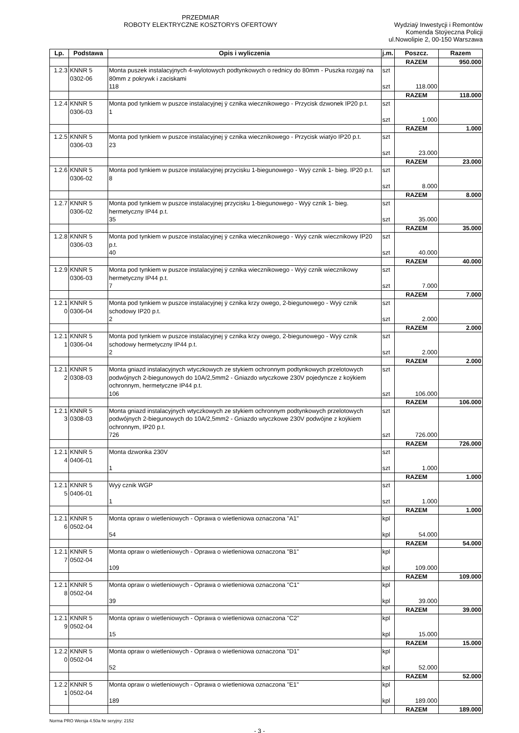PRZEDMIAR
ROBOTY ELEKTRYCZNE KOSZTORYS OFERTOWY
Wydziaÿ Inwestycji i Remontów
Komenda Stoÿeczna Policji
ul.Nowolipie 2, 00-150 Warszawa
| Lp. | Podstawa | Opis i wyliczenia | j.m. | Poszcz. | Razem |
| --- | --- | --- | --- | --- | --- |
| | | | | RAZEM | 950.000 |
| 1.2.3 | KNNR 5 0302-06 | Monta puszek instalacyjnych 4-wylotowych podtynkowych o rednicy do 80mm - Puszka rozgaÿ na 80mm z pokrywk i zaciskami 118 | szt szt | 118.000 | |
| | | | | RAZEM | 118.000 |
| 1.2.4 | KNNR 5 0306-03 | Monta pod tynkiem w puszce instalacyjnej ÿ cznika wiecznikowego - Przycisk dzwonek IP20 p.t. 1 | szt szt | 1.000 | |
| | | | | RAZEM | 1.000 |
| 1.2.5 | KNNR 5 0306-03 | Monta pod tynkiem w puszce instalacyjnej ÿ cznika wiecznikowego - Przycisk wiatÿo IP20 p.t. 23 | szt szt | 23.000 | |
| | | | | RAZEM | 23.000 |
| 1.2.6 | KNNR 5 0306-02 | Monta pod tynkiem w puszce instalacyjnej przycisku 1-biegunowego - Wyÿ cznik 1- bieg. IP20 p.t. 8 | szt szt | 8.000 | |
| | | | | RAZEM | 8.000 |
| 1.2.7 | KNNR 5 0306-02 | Monta pod tynkiem w puszce instalacyjnej przycisku 1-biegunowego - Wyÿ cznik 1- bieg. hermetyczny IP44 p.t. 35 | szt szt | 35.000 | |
| | | | | RAZEM | 35.000 |
| 1.2.8 | KNNR 5 0306-03 | Monta pod tynkiem w puszce instalacyjnej ÿ cznika wiecznikowego - Wyÿ cznik wiecznikowy IP20 p.t. 40 | szt szt | 40.000 | |
| | | | | RAZEM | 40.000 |
| 1.2.9 | KNNR 5 0306-03 | Monta pod tynkiem w puszce instalacyjnej ÿ cznika wiecznikowego - Wyÿ cznik wiecznikowy hermetyczny IP44 p.t. 7 | szt szt | 7.000 | |
| | | | | RAZEM | 7.000 |
| 1.2.1 0 | KNNR 5 0306-04 | Monta pod tynkiem w puszce instalacyjnej ÿ cznika krzy owego, 2-biegunowego - Wyÿ cznik schodowy IP20 p.t. 2 | szt szt | 2.000 | |
| | | | | RAZEM | 2.000 |
| 1.2.1 1 | KNNR 5 0306-04 | Monta pod tynkiem w puszce instalacyjnej ÿ cznika krzy owego, 2-biegunowego - Wyÿ cznik schodowy hermetyczny IP44 p.t. 2 | szt szt | 2.000 | |
| | | | | RAZEM | 2.000 |
| 1.2.1 2 | KNNR 5 0308-03 | Monta gniazd instalacyjnych wtyczkowych ze stykiem ochronnym podtynkowych przelotowych podwójnych 2-biegunowych do 10A/2,5mm2 - Gniazdo wtyczkowe 230V pojedyncze z koÿkiem ochronnym, hermetyczne IP44 p.t. 106 | szt szt | 106.000 | |
| | | | | RAZEM | 106.000 |
| 1.2.1 3 | KNNR 5 0308-03 | Monta gniazd instalacyjnych wtyczkowych ze stykiem ochronnym podtynkowych przelotowych podwójnych 2-biegunowych do 10A/2,5mm2 - Gniazdo wtyczkowe 230V podwójne z koÿkiem ochronnym, IP20 p.t. 726 | szt szt | 726.000 | |
| | | | | RAZEM | 726.000 |
| 1.2.1 4 | KNNR 5 0406-01 | Monta dzwonka 230V 1 | szt szt | 1.000 | |
| | | | | RAZEM | 1.000 |
| 1.2.1 5 | KNNR 5 0406-01 | Wyÿ cznik WGP 1 | szt szt | 1.000 | |
| | | | | RAZEM | 1.000 |
| 1.2.1 6 | KNNR 5 0502-04 | Monta opraw o wietleniowych - Oprawa o wietleniowa oznaczona "A1" 54 | kpl kpl | 54.000 | |
| | | | | RAZEM | 54.000 |
| 1.2.1 7 | KNNR 5 0502-04 | Monta opraw o wietleniowych - Oprawa o wietleniowa oznaczona "B1" 109 | kpl kpl | 109.000 | |
| | | | | RAZEM | 109.000 |
| 1.2.1 8 | KNNR 5 0502-04 | Monta opraw o wietleniowych - Oprawa o wietleniowa oznaczona "C1" 39 | kpl kpl | 39.000 | |
| | | | | RAZEM | 39.000 |
| 1.2.1 9 | KNNR 5 0502-04 | Monta opraw o wietleniowych - Oprawa o wietleniowa oznaczona "C2" 15 | kpl kpl | 15.000 | |
| | | | | RAZEM | 15.000 |
| 1.2.2 0 | KNNR 5 0502-04 | Monta opraw o wietleniowych - Oprawa o wietleniowa oznaczona "D1" 52 | kpl kpl | 52.000 | |
| | | | | RAZEM | 52.000 |
| 1.2.2 1 | KNNR 5 0502-04 | Monta opraw o wietleniowych - Oprawa o wietleniowa oznaczona "E1" 189 | kpl kpl | 189.000 | |
| | | | | RAZEM | 189.000 |
- 3 -
Norma PRO Wersja 4.50a Nr seryjny: 2152